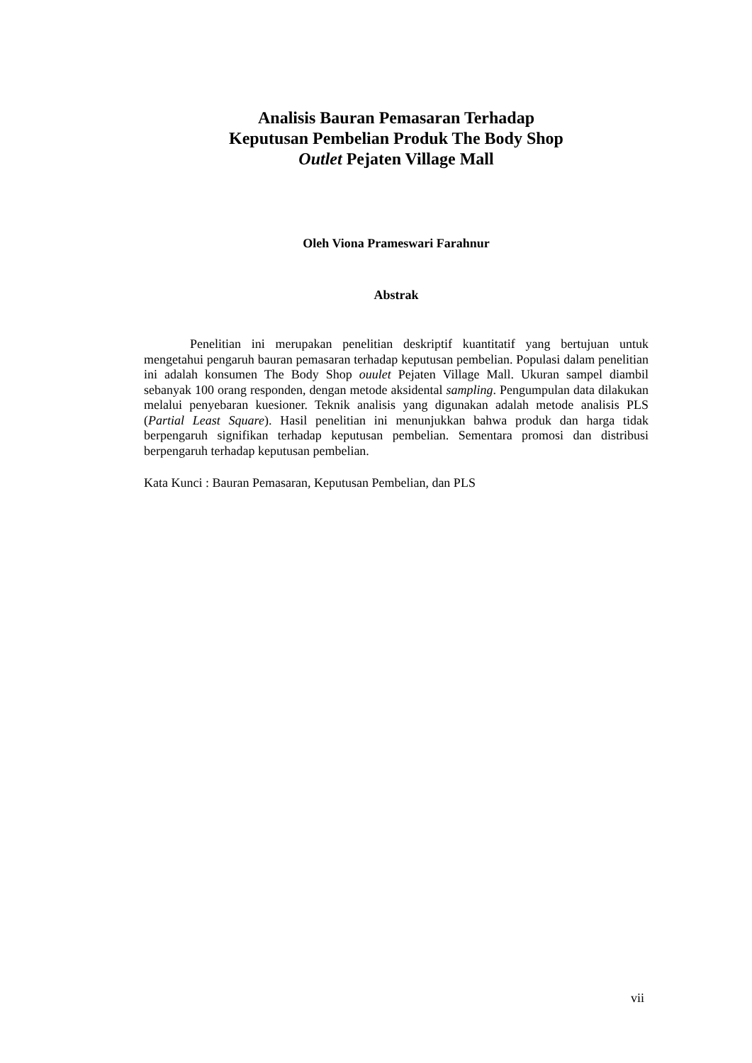Analisis Bauran Pemasaran Terhadap
Keputusan Pembelian Produk The Body Shop
Outlet Pejaten Village Mall
Oleh Viona Prameswari Farahnur
Abstrak
Penelitian ini merupakan penelitian deskriptif kuantitatif yang bertujuan untuk mengetahui pengaruh bauran pemasaran terhadap keputusan pembelian. Populasi dalam penelitian ini adalah konsumen The Body Shop ouulet Pejaten Village Mall. Ukuran sampel diambil sebanyak 100 orang responden, dengan metode aksidental sampling. Pengumpulan data dilakukan melalui penyebaran kuesioner. Teknik analisis yang digunakan adalah metode analisis PLS (Partial Least Square). Hasil penelitian ini menunjukkan bahwa produk dan harga tidak berpengaruh signifikan terhadap keputusan pembelian. Sementara promosi dan distribusi berpengaruh terhadap keputusan pembelian.
Kata Kunci : Bauran Pemasaran, Keputusan Pembelian, dan PLS
vii